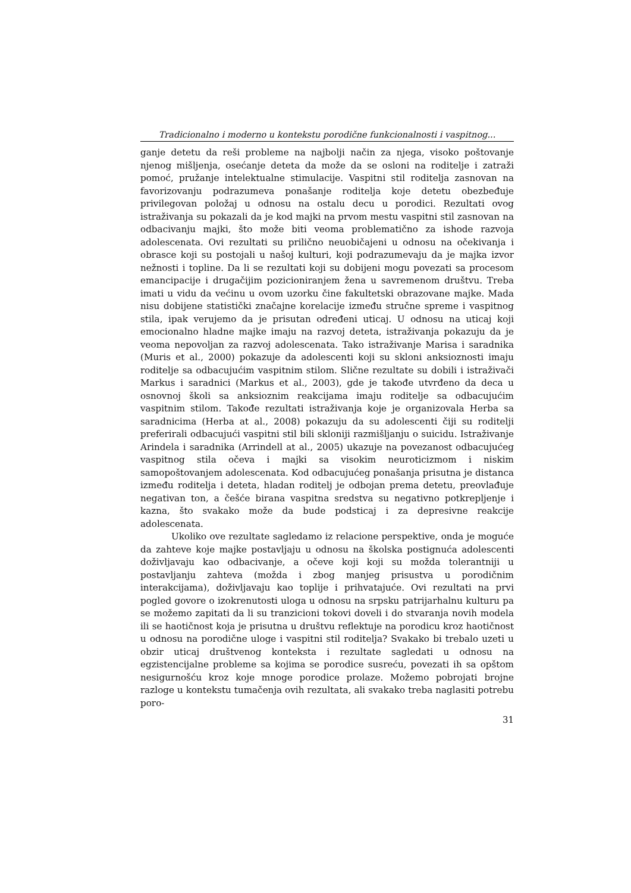Tradicionalno i moderno u kontekstu porodične funkcionalnosti i vaspitnog...
ganje detetu da reši probleme na najbolji način za njega, visoko poštovanje njenog mišljenja, osećanje deteta da može da se osloni na roditelje i zatraži pomoć, pružanje intelektualne stimulacije. Vaspitni stil roditelja zasnovan na favorizovanju podrazumeva ponašanje roditelja koje detetu obezbeđuje privilegovan položaj u odnosu na ostalu decu u porodici. Rezultati ovog istraživanja su pokazali da je kod majki na prvom mestu vaspitni stil zasnovan na odbacivanju majki, što može biti veoma problematično za ishode razvoja adolescenata. Ovi rezultati su prilično neuobičajeni u odnosu na očekivanja i obrasce koji su postojali u našoj kulturi, koji podrazumevaju da je majka izvor nežnosti i topline. Da li se rezultati koji su dobijeni mogu povezati sa procesom emancipacije i drugačijim pozicioniranjem žena u savremenom društvu. Treba imati u vidu da većinu u ovom uzorku čine fakultetski obrazovane majke. Mada nisu dobijene statistički značajne korelacije između stručne spreme i vaspitnog stila, ipak verujemo da je prisutan određeni uticaj. U odnosu na uticaj koji emocionalno hladne majke imaju na razvoj deteta, istraživanja pokazuju da je veoma nepovoljan za razvoj adolescenata. Tako istraživanje Marisa i saradnika (Muris et al., 2000) pokazuje da adolescenti koji su skloni anksioznosti imaju roditelje sa odbacujućim vaspitnim stilom. Slične rezultate su dobili i istraživači Markus i saradnici (Markus et al., 2003), gde je takođe utvrđeno da deca u osnovnoj školi sa anksioznim reakcijama imaju roditelje sa odbacujućim vaspitnim stilom. Takođe rezultati istraživanja koje je organizovala Herba sa saradnicima (Herba at al., 2008) pokazuju da su adolescenti čiji su roditelji preferirali odbacujući vaspitni stil bili skloniji razmišljanju o suicidu. Istraživanje Arindela i saradnika (Arrindell at al., 2005) ukazuje na povezanost odbacujućeg vaspitnog stila očeva i majki sa visokim neuroticizmom i niskim samopoštovanjem adolescenata. Kod odbacujućeg ponašanja prisutna je distanca između roditelja i deteta, hladan roditelj je odbojan prema detetu, preovlađuje negativan ton, a češće birana vaspitna sredstva su negativno potkrepljenje i kazna, što svakako može da bude podsticaj i za depresivne reakcije adolescenata.
Ukoliko ove rezultate sagledamo iz relacione perspektive, onda je moguće da zahteve koje majke postavljaju u odnosu na školska postignuća adolescenti doživljavaju kao odbacivanje, a očeve koji koji su možda tolerantniji u postavljanju zahteva (možda i zbog manjeg prisustva u porodičnim interakcijama), doživljavaju kao toplije i prihvatajuće. Ovi rezultati na prvi pogled govore o izokrenutosti uloga u odnosu na srpsku patrijarhalnu kulturu pa se možemo zapitati da li su tranzicioni tokovi doveli i do stvaranja novih modela ili se haotičnost koja je prisutna u društvu reflektuje na porodicu kroz haotičnost u odnosu na porodične uloge i vaspitni stil roditelja? Svakako bi trebalo uzeti u obzir uticaj društvenog konteksta i rezultate sagledati u odnosu na egzistencijalne probleme sa kojima se porodice susreću, povezati ih sa opštom nesigurnošću kroz koje mnoge porodice prolaze. Možemo pobrojati brojne razloge u kontekstu tumačenja ovih rezultata, ali svakako treba naglasiti potrebu poro-
31